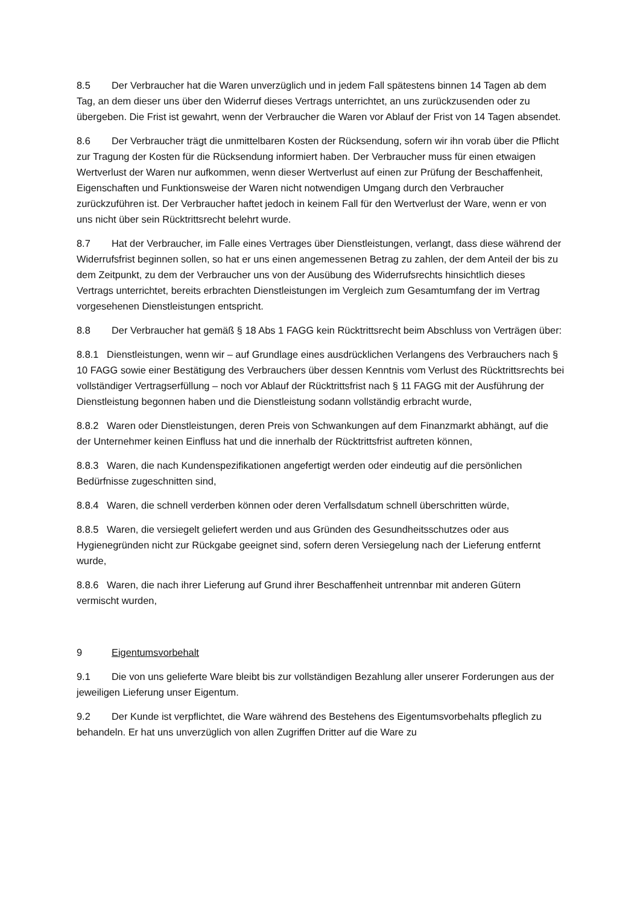8.5 Der Verbraucher hat die Waren unverzüglich und in jedem Fall spätestens binnen 14 Tagen ab dem Tag, an dem dieser uns über den Widerruf dieses Vertrags unterrichtet, an uns zurückzusenden oder zu übergeben. Die Frist ist gewahrt, wenn der Verbraucher die Waren vor Ablauf der Frist von 14 Tagen absendet.
8.6 Der Verbraucher trägt die unmittelbaren Kosten der Rücksendung, sofern wir ihn vorab über die Pflicht zur Tragung der Kosten für die Rücksendung informiert haben. Der Verbraucher muss für einen etwaigen Wertverlust der Waren nur aufkommen, wenn dieser Wertverlust auf einen zur Prüfung der Beschaffenheit, Eigenschaften und Funktionsweise der Waren nicht notwendigen Umgang durch den Verbraucher zurückzuführen ist. Der Verbraucher haftet jedoch in keinem Fall für den Wertverlust der Ware, wenn er von uns nicht über sein Rücktrittsrecht belehrt wurde.
8.7 Hat der Verbraucher, im Falle eines Vertrages über Dienstleistungen, verlangt, dass diese während der Widerrufsfrist beginnen sollen, so hat er uns einen angemessenen Betrag zu zahlen, der dem Anteil der bis zu dem Zeitpunkt, zu dem der Verbraucher uns von der Ausübung des Widerrufsrechts hinsichtlich dieses Vertrags unterrichtet, bereits erbrachten Dienstleistungen im Vergleich zum Gesamtumfang der im Vertrag vorgesehenen Dienstleistungen entspricht.
8.8 Der Verbraucher hat gemäß § 18 Abs 1 FAGG kein Rücktrittsrecht beim Abschluss von Verträgen über:
8.8.1 Dienstleistungen, wenn wir – auf Grundlage eines ausdrücklichen Verlangens des Verbrauchers nach § 10 FAGG sowie einer Bestätigung des Verbrauchers über dessen Kenntnis vom Verlust des Rücktrittsrechts bei vollständiger Vertragserfüllung – noch vor Ablauf der Rücktrittsfrist nach § 11 FAGG mit der Ausführung der Dienstleistung begonnen haben und die Dienstleistung sodann vollständig erbracht wurde,
8.8.2 Waren oder Dienstleistungen, deren Preis von Schwankungen auf dem Finanzmarkt abhängt, auf die der Unternehmer keinen Einfluss hat und die innerhalb der Rücktrittsfrist auftreten können,
8.8.3 Waren, die nach Kundenspezifikationen angefertigt werden oder eindeutig auf die persönlichen Bedürfnisse zugeschnitten sind,
8.8.4 Waren, die schnell verderben können oder deren Verfallsdatum schnell überschritten würde,
8.8.5 Waren, die versiegelt geliefert werden und aus Gründen des Gesundheitsschutzes oder aus Hygienegründen nicht zur Rückgabe geeignet sind, sofern deren Versiegelung nach der Lieferung entfernt wurde,
8.8.6 Waren, die nach ihrer Lieferung auf Grund ihrer Beschaffenheit untrennbar mit anderen Gütern vermischt wurden,
9 Eigentumsvorbehalt
9.1 Die von uns gelieferte Ware bleibt bis zur vollständigen Bezahlung aller unserer Forderungen aus der jeweiligen Lieferung unser Eigentum.
9.2 Der Kunde ist verpflichtet, die Ware während des Bestehens des Eigentumsvorbehalts pfleglich zu behandeln. Er hat uns unverzüglich von allen Zugriffen Dritter auf die Ware zu